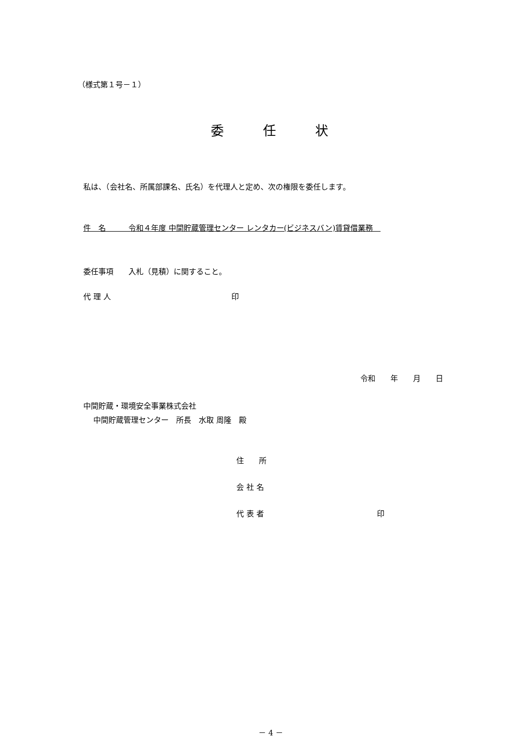（様式第１号－１）
委　　　任　　　状
私は、（会社名、所属部課名、氏名）を代理人と定め、次の権限を委任します。
件　名　　　令和４年度 中間貯蔵管理センター レンタカー(ビジネスバン)賃貸借業務　
委任事項　　入札（見積）に関すること。
代 理 人　　　　　　　　　　　　　　　　印
令和　　年　　月　　日
中間貯蔵・環境安全事業株式会社
中間貯蔵管理センター　所長　水取 周隆　殿
住　　所
会 社 名
代 表 者　　　　　　　　　　　　　　　印
－ 4 －